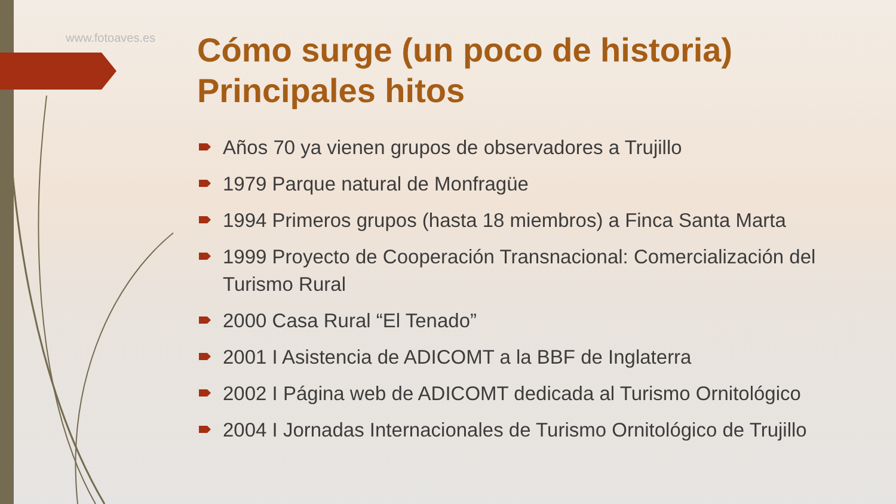www.fotoaves.es
Cómo surge (un poco de historia)
Principales hitos
Años 70 ya vienen grupos de observadores a Trujillo
1979 Parque natural de Monfragüe
1994 Primeros grupos (hasta 18 miembros) a Finca Santa Marta
1999 Proyecto de Cooperación Transnacional: Comercialización del Turismo Rural
2000 Casa Rural “El Tenado”
2001 I Asistencia de ADICOMT a la BBF de Inglaterra
2002 I Página web de ADICOMT dedicada al Turismo Ornitológico
2004 I Jornadas Internacionales de Turismo Ornitológico de Trujillo